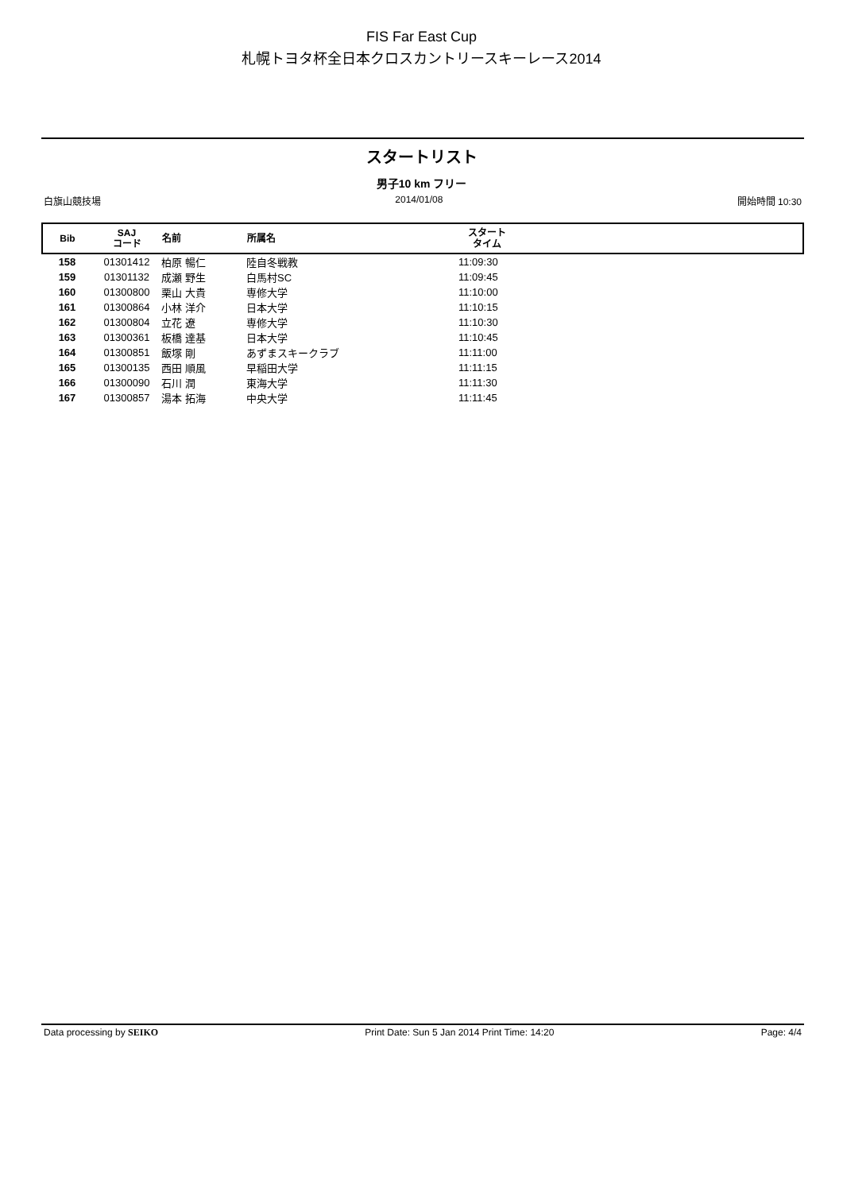FIS Far East Cup
札幌トヨタ杯全日本クロスカントリースキーレース2014
スタートリスト
男子10 km フリー
白旗山競技場 2014/01/08 開始時間 10:30
| Bib | SAJ コード | 名前 | 所属名 | スタート タイム | |
| --- | --- | --- | --- | --- | --- |
| 158 | 01301412 | 柏原 暢仁 | 陸自冬戦教 | 11:09:30 | |
| 159 | 01301132 | 成瀬 野生 | 白馬村SC | 11:09:45 | |
| 160 | 01300800 | 栗山 大貴 | 専修大学 | 11:10:00 | |
| 161 | 01300864 | 小林 洋介 | 日本大学 | 11:10:15 | |
| 162 | 01300804 | 立花 遼 | 専修大学 | 11:10:30 | |
| 163 | 01300361 | 板橋 達基 | 日本大学 | 11:10:45 | |
| 164 | 01300851 | 飯塚 剛 | あずまスキークラブ | 11:11:00 | |
| 165 | 01300135 | 西田 順風 | 早稲田大学 | 11:11:15 | |
| 166 | 01300090 | 石川 潤 | 東海大学 | 11:11:30 | |
| 167 | 01300857 | 湯本 拓海 | 中央大学 | 11:11:45 | |
Data processing by SEIKO Print Date: Sun 5 Jan 2014 Print Time: 14:20 Page: 4/4